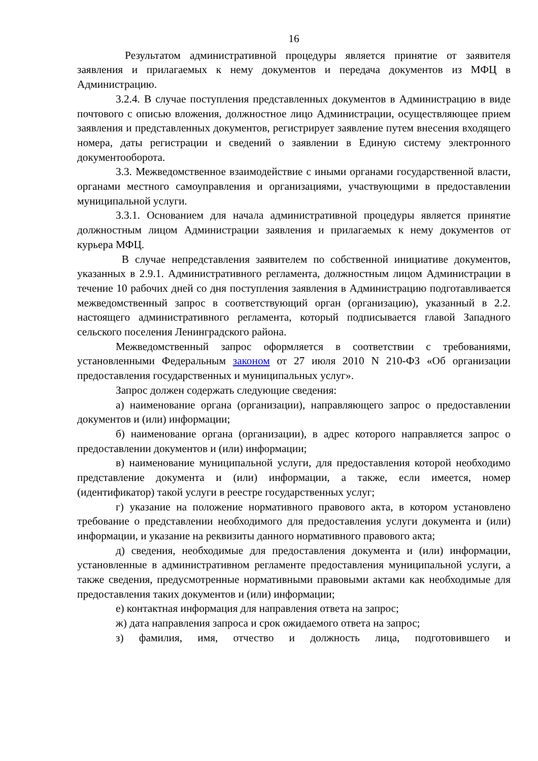16
Результатом административной процедуры является принятие от заявителя заявления и прилагаемых к нему документов и передача документов из МФЦ в Администрацию.
3.2.4. В случае поступления представленных документов в Администрацию в виде почтового с описью вложения, должностное лицо Администрации, осуществляющее прием заявления и представленных документов, регистрирует заявление путем внесения входящего номера, даты регистрации и сведений о заявлении в Единую систему электронного документооборота.
3.3. Межведомственное взаимодействие с иными органами государственной власти, органами местного самоуправления и организациями, участвующими в предоставлении муниципальной услуги.
3.3.1. Основанием для начала административной процедуры является принятие должностным лицом Администрации заявления и прилагаемых к нему документов от курьера МФЦ.
В случае непредставления заявителем по собственной инициативе документов, указанных в 2.9.1. Административного регламента, должностным лицом Администрации в течение 10 рабочих дней со дня поступления заявления в Администрацию подготавливается межведомственный запрос в соответствующий орган (организацию), указанный в 2.2. настоящего административного регламента, который подписывается главой Западного сельского поселения Ленинградского района.
Межведомственный запрос оформляется в соответствии с требованиями, установленными Федеральным законом от 27 июля 2010 N 210-ФЗ «Об организации предоставления государственных и муниципальных услуг».
Запрос должен содержать следующие сведения:
а) наименование органа (организации), направляющего запрос о предоставлении документов и (или) информации;
б) наименование органа (организации), в адрес которого направляется запрос о предоставлении документов и (или) информации;
в) наименование муниципальной услуги, для предоставления которой необходимо представление документа и (или) информации, а также, если имеется, номер (идентификатор) такой услуги в реестре государственных услуг;
г) указание на положение нормативного правового акта, в котором установлено требование о представлении необходимого для предоставления услуги документа и (или) информации, и указание на реквизиты данного нормативного правового акта;
д) сведения, необходимые для предоставления документа и (или) информации, установленные в административном регламенте предоставления муниципальной услуги, а также сведения, предусмотренные нормативными правовыми актами как необходимые для предоставления таких документов и (или) информации;
е) контактная информация для направления ответа на запрос;
ж) дата направления запроса и срок ожидаемого ответа на запрос;
з) фамилия, имя, отчество и должность лица, подготовившего и